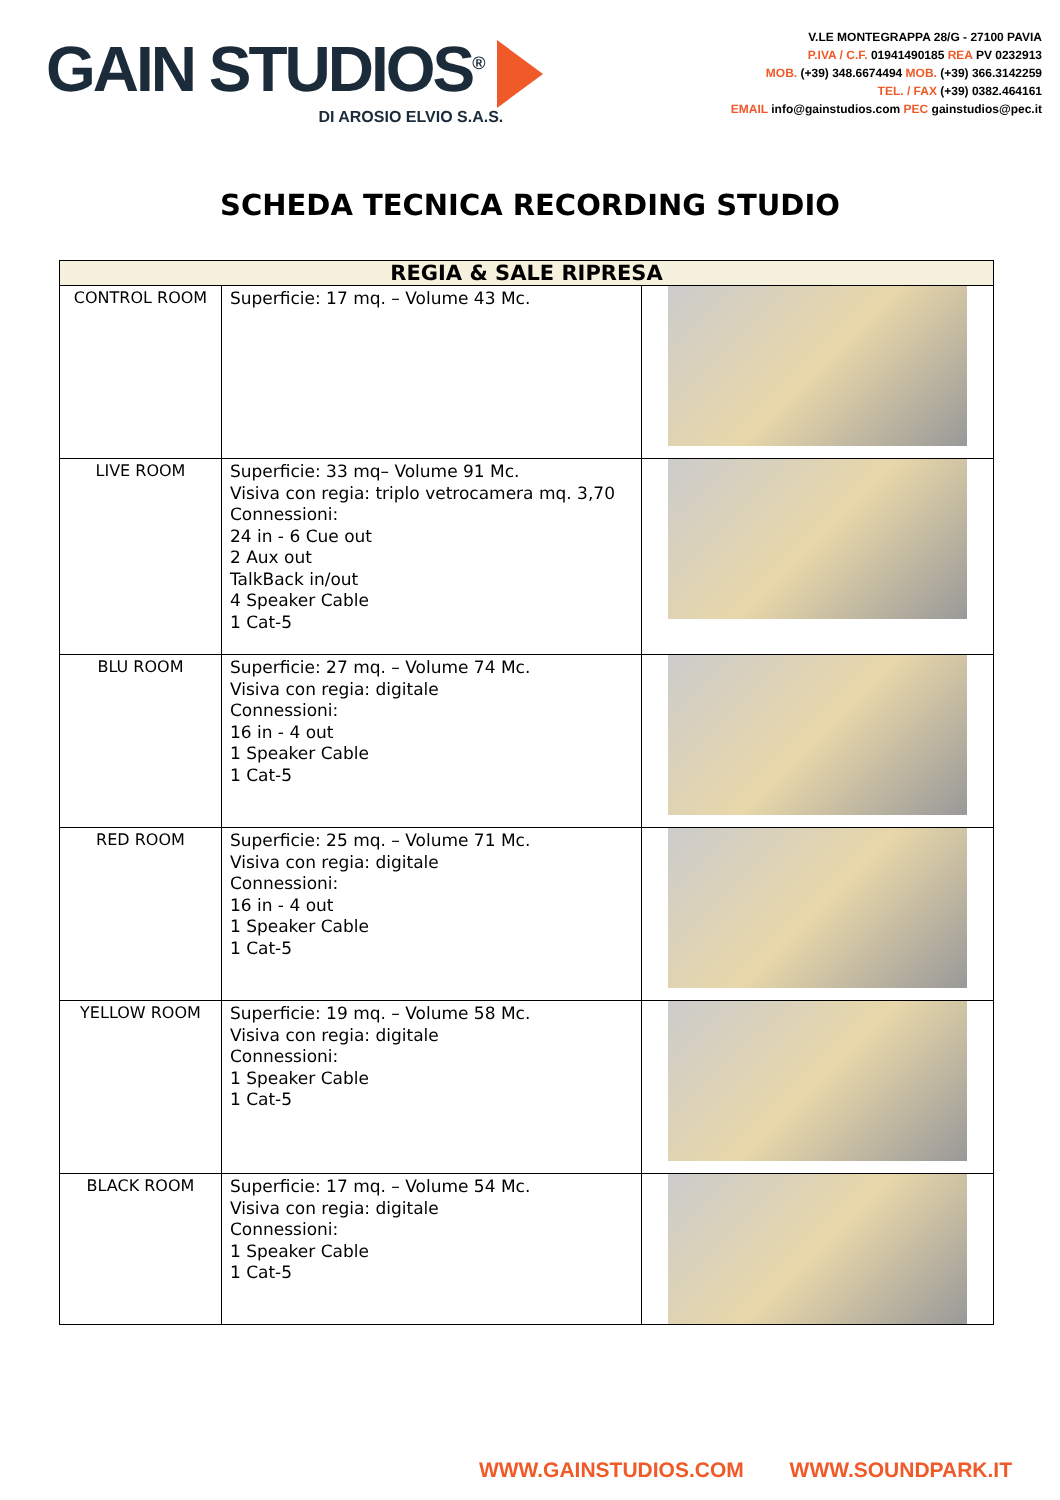GAIN STUDIOS<sup>®</sup>
DI AROSIO ELVIO S.A.S.
V.LE MONTEGRAPPA 28/G - 27100 PAVIA
P.IVA / C.F. 01941490185 REA PV 0232913
MOB. (+39) 348.6674494 MOB. (+39) 366.3142259
TEL. / FAX (+39) 0382.464161
EMAIL info@gainstudios.com PEC gainstudios@pec.it
SCHEDA TECNICA RECORDING STUDIO
| REGIA & SALE RIPRESA | | |
| --- | --- | --- |
| CONTROL ROOM | Superficie: 17 mq. – Volume 43 Mc. | |
| LIVE ROOM | Superficie: 33 mq– Volume 91 Mc. Visiva con regia: triplo vetrocamera mq. 3,70 Connessioni: 24 in - 6 Cue out 2 Aux out TalkBack in/out 4 Speaker Cable 1 Cat-5 | |
| BLU ROOM | Superficie: 27 mq. – Volume 74 Mc. Visiva con regia: digitale Connessioni: 16 in - 4 out 1 Speaker Cable 1 Cat-5 | |
| RED ROOM | Superficie: 25 mq. – Volume 71 Mc. Visiva con regia: digitale Connessioni: 16 in - 4 out 1 Speaker Cable 1 Cat-5 | |
| YELLOW ROOM | Superficie: 19 mq. – Volume 58 Mc. Visiva con regia: digitale Connessioni: 1 Speaker Cable 1 Cat-5 | |
| BLACK ROOM | Superficie: 17 mq. – Volume 54 Mc. Visiva con regia: digitale Connessioni: 1 Speaker Cable 1 Cat-5 | |
WWW.GAINSTUDIOS.COM WWW.SOUNDPARK.IT